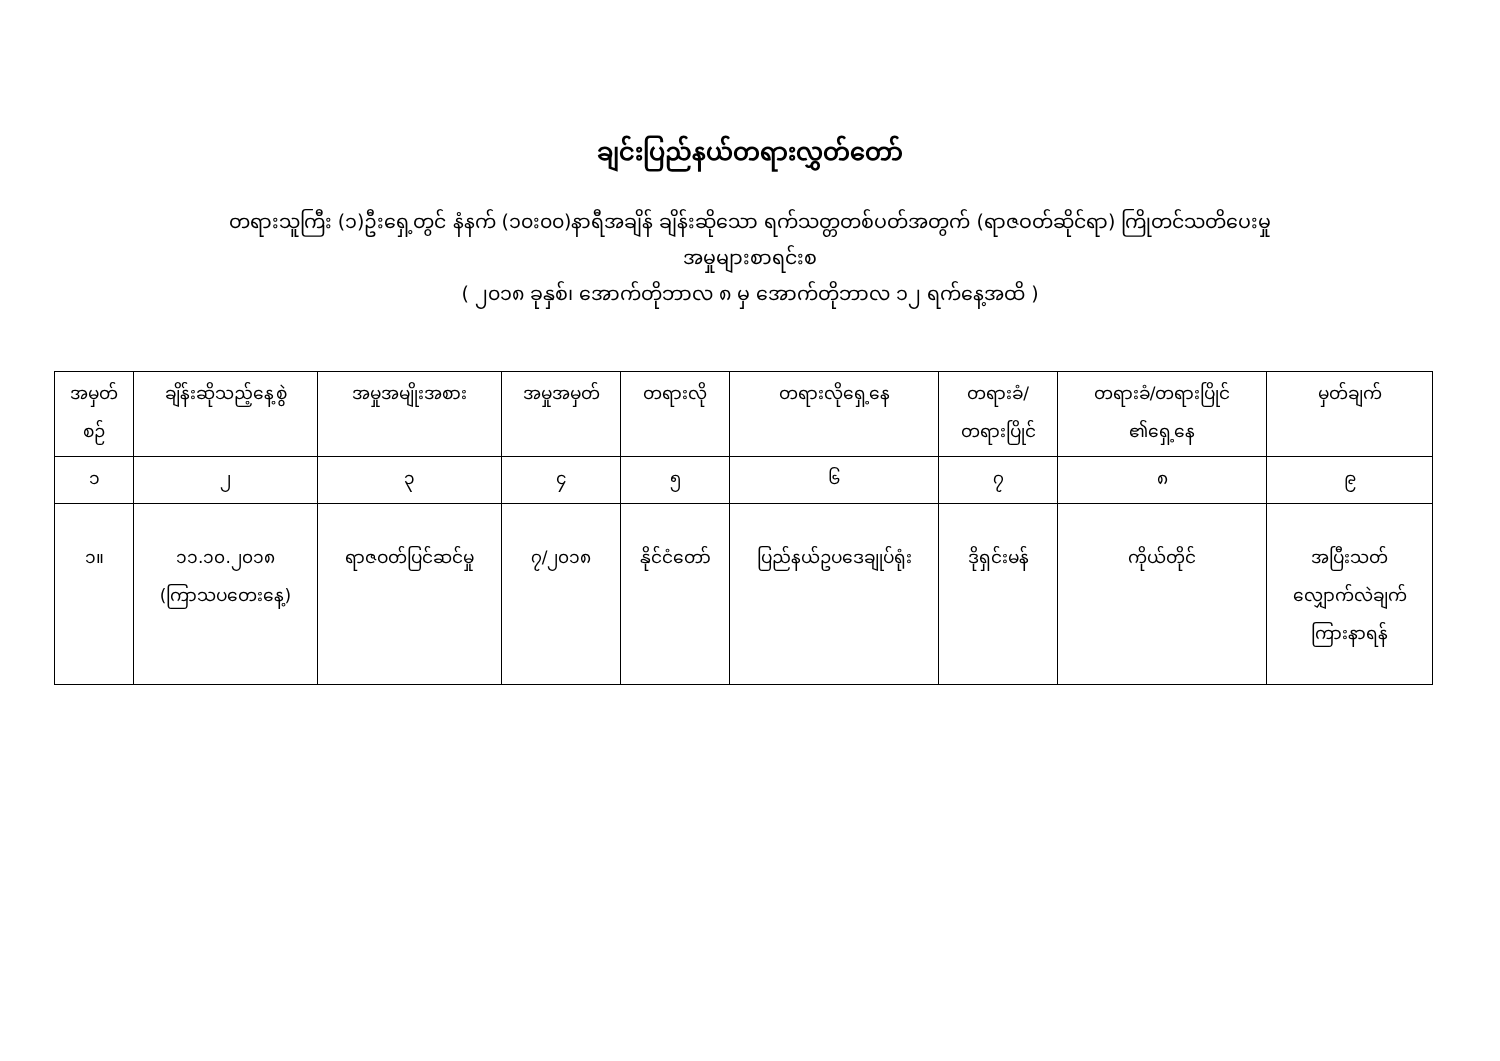ချင်းပြည်နယ်တရားလွှတ်တော်
တရားသူကြီး (၁)ဦးရှေ့တွင် နံနက် (၁၀း၀၀)နာရီအချိန် ချိန်းဆိုသော ရက်သတ္တတစ်ပတ်အတွက် (ရာဇဝတ်ဆိုင်ရာ) ကြိုတင်သတိပေးမှု
အမှုများစာရင်းစ
( ၂၀၁၈ ခုနှစ်၊ အောက်တိုဘာလ ၈ မှ အောက်တိုဘာလ ၁၂ ရက်နေ့အထိ )
| အမှတ် စဉ် | ချိန်းဆိုသည့်နေ့စွဲ | အမှုအမျိုးအစား | အမှုအမှတ် | တရားလို | တရားလိုရှေ့နေ | တရားခံ/ တရားပြိုင် | တရားခံ/တရားပြိုင် ၏ရှေ့နေ | မှတ်ချက် |
| --- | --- | --- | --- | --- | --- | --- | --- | --- |
| ၁ | ၂ | ၃ | ၄ | ၅ | ၆ | ၇ | ၈ | ၉ |
| ၁။ | ၁၁.၁၀.၂၀၁၈ (ကြာသပတေးနေ့) | ရာဇဝတ်ပြင်ဆင်မှု | ၇/၂၀၁၈ | နိုင်ငံတော် | ပြည်နယ်ဥပဒေချုပ်ရုံး | ဒိုရှင်းမန် | ကိုယ်တိုင် | အပြီးသတ် လျှောက်လဲချက် ကြားနာရန် |